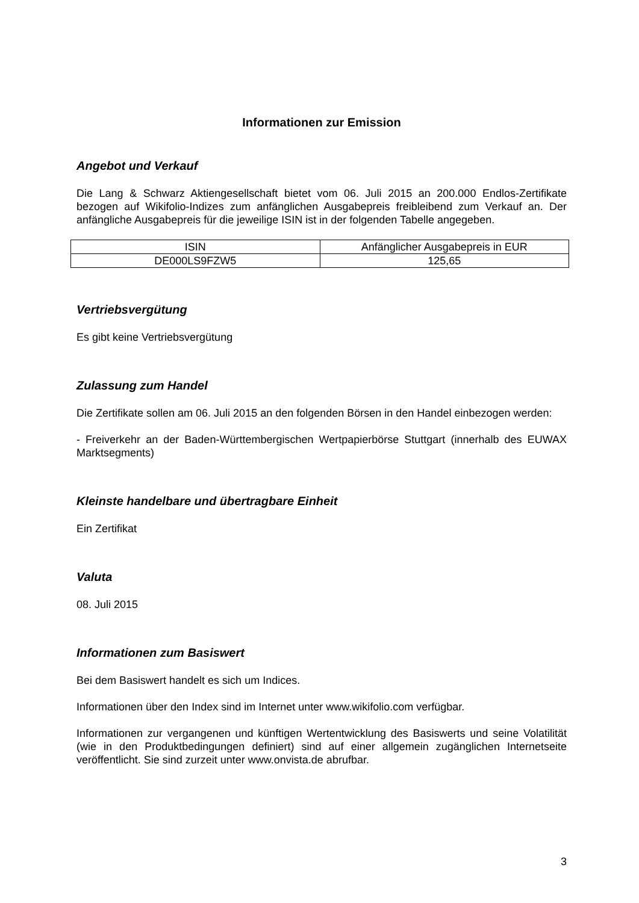Informationen zur Emission
Angebot und Verkauf
Die Lang & Schwarz Aktiengesellschaft bietet vom 06. Juli 2015 an 200.000 Endlos-Zertifikate bezogen auf Wikifolio-Indizes zum anfänglichen Ausgabepreis freibleibend zum Verkauf an. Der anfängliche Ausgabepreis für die jeweilige ISIN ist in der folgenden Tabelle angegeben.
| ISIN | Anfänglicher Ausgabepreis in EUR |
| DE000LS9FZW5 | 125,65 |
Vertriebsvergütung
Es gibt keine Vertriebsvergütung
Zulassung zum Handel
Die Zertifikate sollen am 06. Juli 2015 an den folgenden Börsen in den Handel einbezogen werden:
- Freiverkehr an der Baden-Württembergischen Wertpapierbörse Stuttgart (innerhalb des EUWAX Marktsegments)
Kleinste handelbare und übertragbare Einheit
Ein Zertifikat
Valuta
08. Juli 2015
Informationen zum Basiswert
Bei dem Basiswert handelt es sich um Indices.
Informationen über den Index sind im Internet unter www.wikifolio.com verfügbar.
Informationen zur vergangenen und künftigen Wertentwicklung des Basiswerts und seine Volatilität (wie in den Produktbedingungen definiert) sind auf einer allgemein zugänglichen Internetseite veröffentlicht. Sie sind zurzeit unter www.onvista.de abrufbar.
3